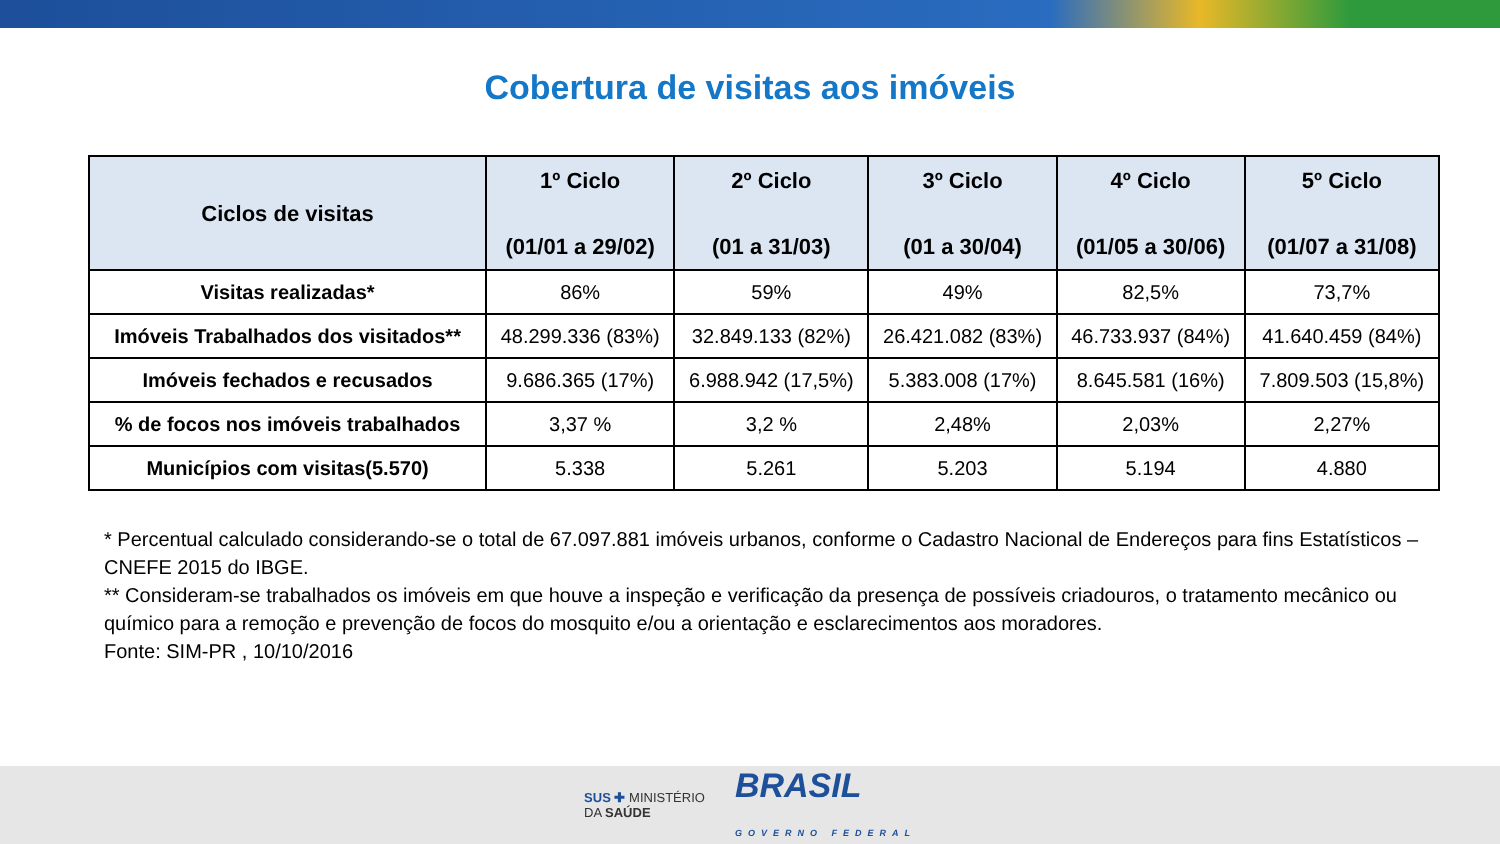Cobertura de visitas aos imóveis
| Ciclos de visitas | 1º Ciclo (01/01 a 29/02) | 2º Ciclo (01 a 31/03) | 3º Ciclo (01 a 30/04) | 4º Ciclo (01/05 a 30/06) | 5º Ciclo (01/07 a 31/08) |
| --- | --- | --- | --- | --- | --- |
| Visitas realizadas* | 86% | 59% | 49% | 82,5% | 73,7% |
| Imóveis Trabalhados dos visitados** | 48.299.336 (83%) | 32.849.133 (82%) | 26.421.082 (83%) | 46.733.937 (84%) | 41.640.459 (84%) |
| Imóveis fechados e recusados | 9.686.365 (17%) | 6.988.942 (17,5%) | 5.383.008 (17%) | 8.645.581 (16%) | 7.809.503 (15,8%) |
| % de focos nos imóveis trabalhados | 3,37 % | 3,2 % | 2,48% | 2,03% | 2,27% |
| Municípios com visitas(5.570) | 5.338 | 5.261 | 5.203 | 5.194 | 4.880 |
* Percentual calculado considerando-se o total de 67.097.881 imóveis urbanos, conforme o Cadastro Nacional de Endereços para fins Estatísticos – CNEFE 2015 do IBGE.
** Consideram-se trabalhados os imóveis em que houve a inspeção e verificação da presença de possíveis criadouros, o tratamento mecânico ou químico para a remoção e prevenção de focos do mosquito e/ou a orientação e esclarecimentos aos moradores.
Fonte: SIM-PR , 10/10/2016
SUS ✚ MINISTÉRIO
DA SAÚDE BRASIL
GOVERNO FEDERAL